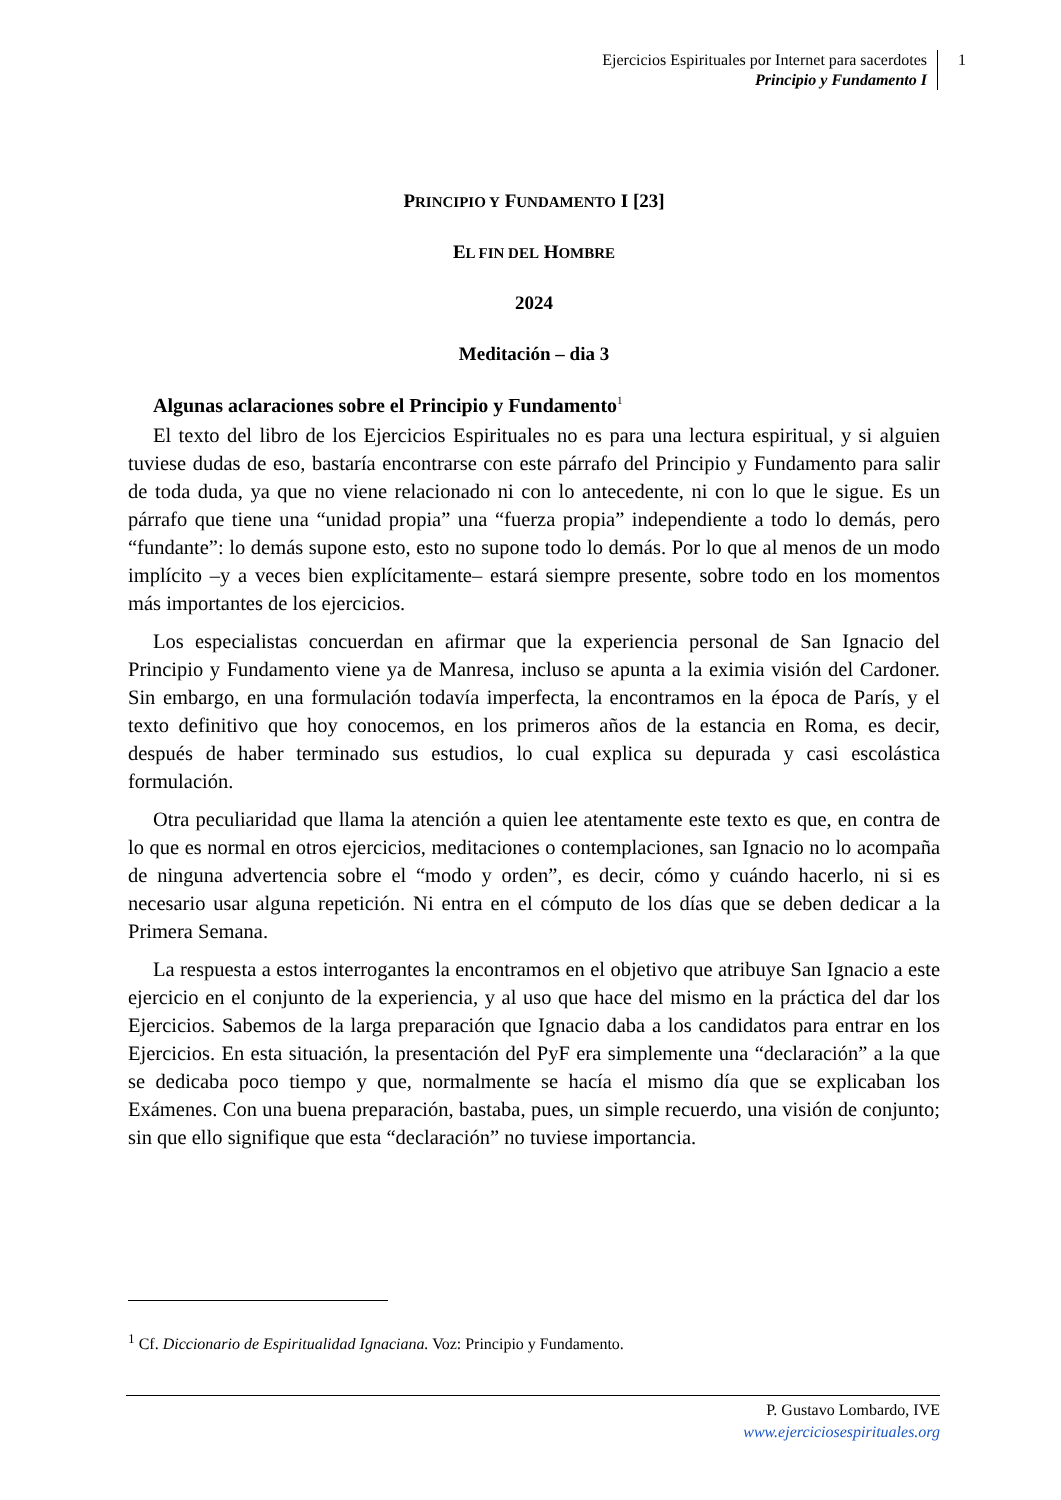Ejercicios Espirituales por Internet para sacerdotes
Principio y Fundamento I
1
PRINCIPIO Y FUNDAMENTO I [23]
EL FIN DEL HOMBRE
2024
Meditación – dia 3
Algunas aclaraciones sobre el Principio y Fundamento<sup>1</sup>
El texto del libro de los Ejercicios Espirituales no es para una lectura espiritual, y si alguien tuviese dudas de eso, bastaría encontrarse con este párrafo del Principio y Fundamento para salir de toda duda, ya que no viene relacionado ni con lo antecedente, ni con lo que le sigue. Es un párrafo que tiene una “unidad propia” una “fuerza propia” independiente a todo lo demás, pero “fundante”: lo demás supone esto, esto no supone todo lo demás. Por lo que al menos de un modo implícito –y a veces bien explícitamente– estará siempre presente, sobre todo en los momentos más importantes de los ejercicios.
Los especialistas concuerdan en afirmar que la experiencia personal de San Ignacio del Principio y Fundamento viene ya de Manresa, incluso se apunta a la eximia visión del Cardoner. Sin embargo, en una formulación todavía imperfecta, la encontramos en la época de París, y el texto definitivo que hoy conocemos, en los primeros años de la estancia en Roma, es decir, después de haber terminado sus estudios, lo cual explica su depurada y casi escolástica formulación.
Otra peculiaridad que llama la atención a quien lee atentamente este texto es que, en contra de lo que es normal en otros ejercicios, meditaciones o contemplaciones, san Ignacio no lo acompaña de ninguna advertencia sobre el “modo y orden”, es decir, cómo y cuándo hacerlo, ni si es necesario usar alguna repetición. Ni entra en el cómputo de los días que se deben dedicar a la Primera Semana.
La respuesta a estos interrogantes la encontramos en el objetivo que atribuye San Ignacio a este ejercicio en el conjunto de la experiencia, y al uso que hace del mismo en la práctica del dar los Ejercicios. Sabemos de la larga preparación que Ignacio daba a los candidatos para entrar en los Ejercicios. En esta situación, la presentación del PyF era simplemente una “declaración” a la que se dedicaba poco tiempo y que, normalmente se hacía el mismo día que se explicaban los Exámenes. Con una buena preparación, bastaba, pues, un simple recuerdo, una visión de conjunto; sin que ello signifique que esta “declaración” no tuviese importancia.
<sup>1</sup> Cf. Diccionario de Espiritualidad Ignaciana. Voz: Principio y Fundamento.
P. Gustavo Lombardo, IVE
www.ejerciciosespirituales.org